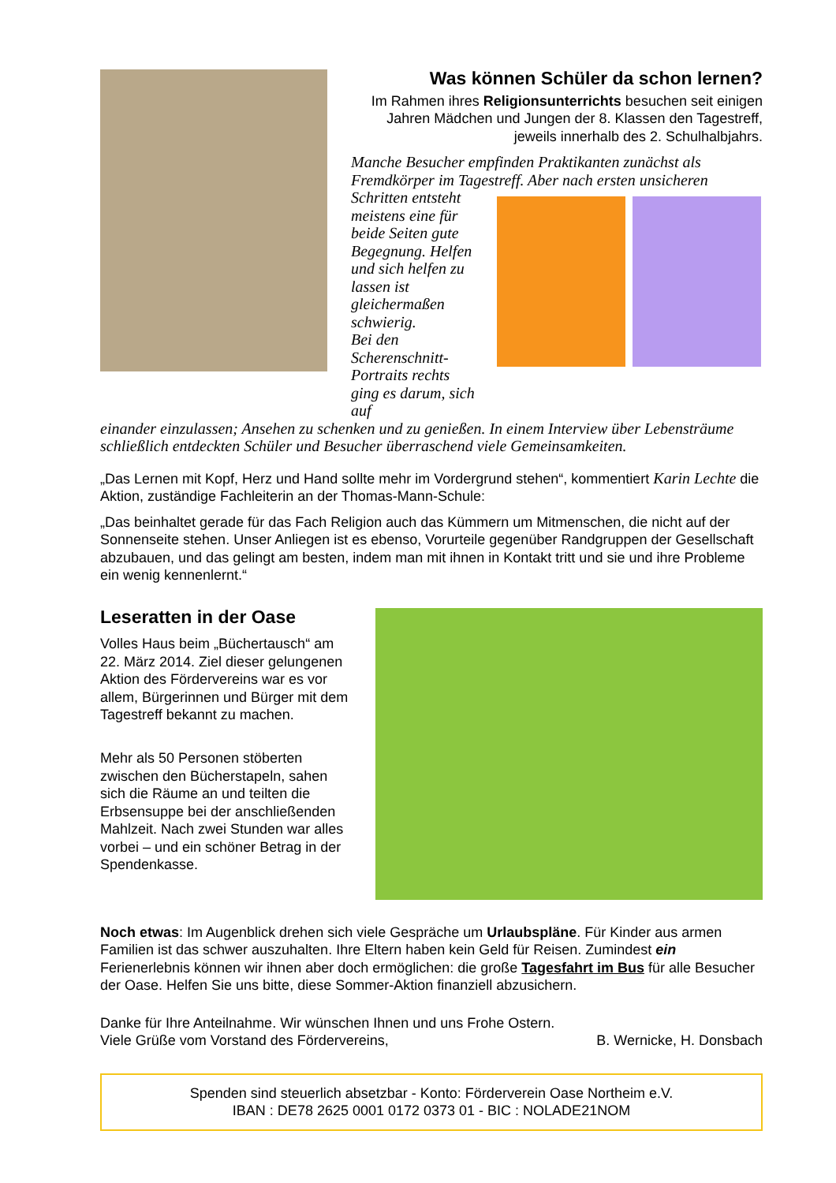Was können Schüler da schon lernen?
Im Rahmen ihres Religionsunterrichts besuchen seit einigen Jahren Mädchen und Jungen der 8. Klassen den Tagestreff, jeweils innerhalb des 2. Schulhalbjahrs.
Manche Besucher empfinden Praktikanten zunächst als Fremdkörper im Tagestreff. Aber nach ersten unsicheren
Schritten entsteht meistens eine für beide Seiten gute Begegnung. Helfen und sich helfen zu lassen ist gleichermaßen schwierig.
Bei den Scherenschnitt-Portraits rechts ging es darum, sich auf
einander einzulassen; Ansehen zu schenken und zu genießen. In einem Interview über Lebensträume schließlich entdeckten Schüler und Besucher überraschend viele Gemeinsamkeiten.
„Das Lernen mit Kopf, Herz und Hand sollte mehr im Vordergrund stehen“, kommentiert Karin Lechte die Aktion, zuständige Fachleiterin an der Thomas-Mann-Schule:
„Das beinhaltet gerade für das Fach Religion auch das Kümmern um Mitmenschen, die nicht auf der Sonnenseite stehen. Unser Anliegen ist es ebenso, Vorurteile gegenüber Randgruppen der Gesellschaft abzubauen, und das gelingt am besten, indem man mit ihnen in Kontakt tritt und sie und ihre Probleme ein wenig kennenlernt.“
Leseratten in der Oase
Volles Haus beim „Büchertausch“ am 22. März 2014. Ziel dieser gelungenen Aktion des Fördervereins war es vor allem, Bürgerinnen und Bürger mit dem Tagestreff bekannt zu machen.
Mehr als 50 Personen stöberten zwischen den Bücherstapeln, sahen sich die Räume an und teilten die Erbsensuppe bei der anschließenden Mahlzeit. Nach zwei Stunden war alles vorbei – und ein schöner Betrag in der Spendenkasse.
Noch etwas: Im Augenblick drehen sich viele Gespräche um Urlaubspläne. Für Kinder aus armen Familien ist das schwer auszuhalten. Ihre Eltern haben kein Geld für Reisen. Zumindest ein Ferienerlebnis können wir ihnen aber doch ermöglichen: die große Tagesfahrt im Bus für alle Besucher der Oase. Helfen Sie uns bitte, diese Sommer-Aktion finanziell abzusichern.
Danke für Ihre Anteilnahme. Wir wünschen Ihnen und uns Frohe Ostern.
Viele Grüße vom Vorstand des Fördervereins, B. Wernicke, H. Donsbach
Spenden sind steuerlich absetzbar - Konto: Förderverein Oase Northeim e.V.
IBAN : DE78 2625 0001 0172 0373 01 - BIC : NOLADE21NOM